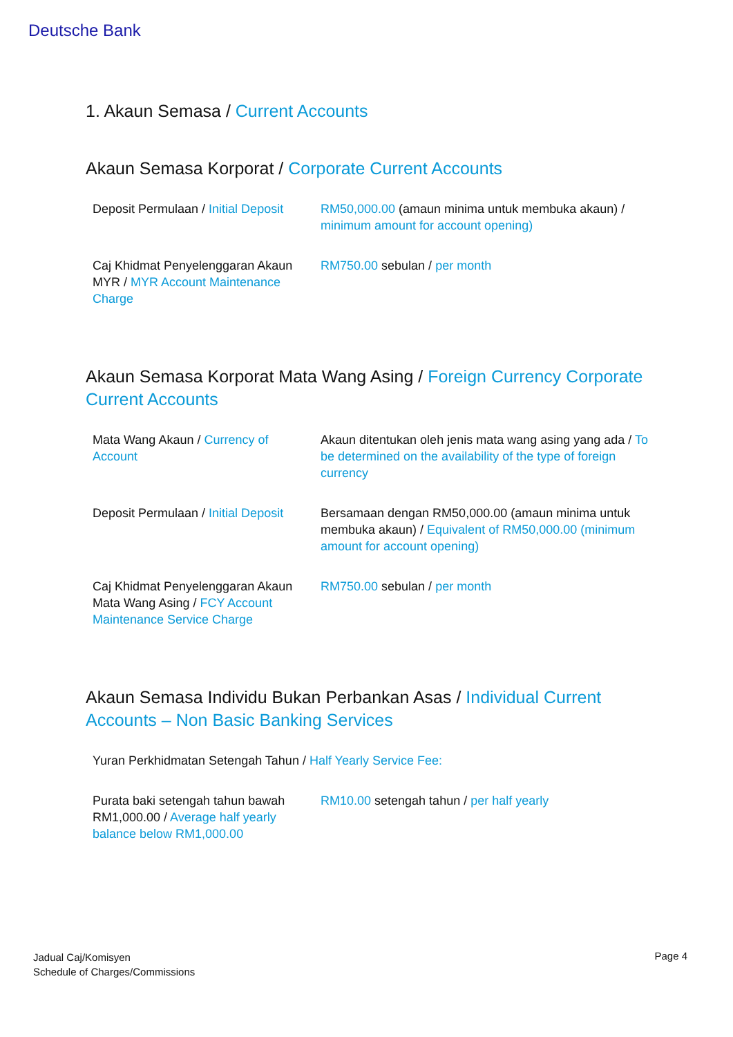Deutsche Bank
1. Akaun Semasa / Current Accounts
Akaun Semasa Korporat / Corporate Current Accounts
| Deposit Permulaan / Initial Deposit | RM50,000.00 (amaun minima untuk membuka akaun) / minimum amount for account opening) |
| Caj Khidmat Penyelenggaran Akaun MYR / MYR Account Maintenance Charge | RM750.00 sebulan / per month |
Akaun Semasa Korporat Mata Wang Asing / Foreign Currency Corporate Current Accounts
| Mata Wang Akaun / Currency of Account | Akaun ditentukan oleh jenis mata wang asing yang ada / To be determined on the availability of the type of foreign currency |
| Deposit Permulaan / Initial Deposit | Bersamaan dengan RM50,000.00 (amaun minima untuk membuka akaun) / Equivalent of RM50,000.00 (minimum amount for account opening) |
| Caj Khidmat Penyelenggaran Akaun Mata Wang Asing / FCY Account Maintenance Service Charge | RM750.00 sebulan / per month |
Akaun Semasa Individu Bukan Perbankan Asas / Individual Current Accounts – Non Basic Banking Services
| Yuran Perkhidmatan Setengah Tahun / Half Yearly Service Fee: | |
| Purata baki setengah tahun bawah RM1,000.00 / Average half yearly balance below RM1,000.00 | RM10.00 setengah tahun / per half yearly |
Jadual Caj/Komisyen
Schedule of Charges/Commissions
Page 4